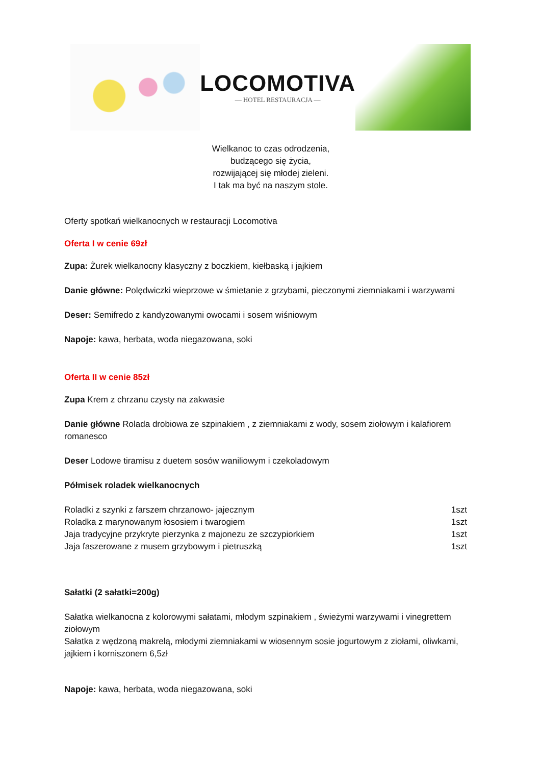LOCOMOTIVA
— HOTEL RESTAURACJA —
Wielkanoc to czas odrodzenia,
budzącego się życia,
rozwijającej się młodej zieleni.
I tak ma być na naszym stole.
Oferty spotkań wielkanocnych w restauracji Locomotiva
Oferta I w cenie 69zł
Zupa: Żurek wielkanocny klasyczny z boczkiem, kiełbaską i jajkiem
Danie główne: Polędwiczki wieprzowe w śmietanie z grzybami, pieczonymi ziemniakami i warzywami
Deser: Semifredo z kandyzowanymi owocami i sosem wiśniowym
Napoje: kawa, herbata, woda niegazowana, soki
Oferta II w cenie 85zł
Zupa Krem z chrzanu czysty na zakwasie
Danie główne Rolada drobiowa ze szpinakiem , z ziemniakami z wody, sosem ziołowym i kalafiorem romanesco
Deser Lodowe tiramisu z duetem sosów waniliowym i czekoladowym
Półmisek roladek wielkanocnych
Roladki z szynki z farszem chrzanowo- jajecznym 1szt
Roladka z marynowanym łososiem i twarogiem 1szt
Jaja tradycyjne przykryte pierzynka z majonezu ze szczypiorkiem 1szt
Jaja faszerowane z musem grzybowym i pietruszką 1szt
Sałatki (2 sałatki=200g)
Sałatka wielkanocna z kolorowymi sałatami, młodym szpinakiem , świeżymi warzywami i vinegrettem ziołowym
Sałatka z wędzoną makrelą, młodymi ziemniakami w wiosennym sosie jogurtowym z ziołami, oliwkami, jajkiem i korniszonem 6,5zł
Napoje: kawa, herbata, woda niegazowana, soki